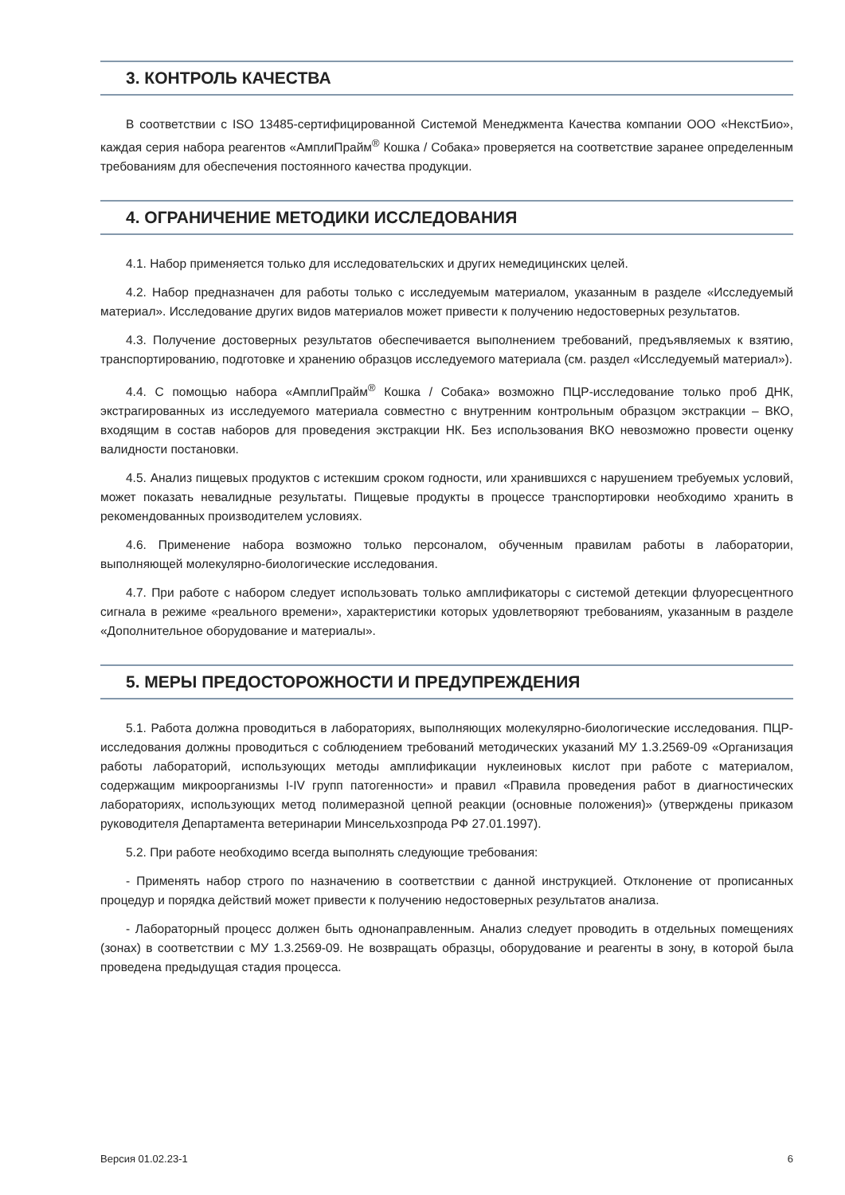3. КОНТРОЛЬ КАЧЕСТВА
В соответствии с ISO 13485-сертифицированной Системой Менеджмента Качества компании ООО «НекстБио», каждая серия набора реагентов «АмплиПрайм<sup>®</sup> Кошка / Собака» проверяется на соответствие заранее определенным требованиям для обеспечения постоянного качества продукции.
4. ОГРАНИЧЕНИЕ МЕТОДИКИ ИССЛЕДОВАНИЯ
4.1. Набор применяется только для исследовательских и других немедицинских целей.
4.2. Набор предназначен для работы только с исследуемым материалом, указанным в разделе «Исследуемый материал». Исследование других видов материалов может привести к получению недостоверных результатов.
4.3. Получение достоверных результатов обеспечивается выполнением требований, предъявляемых к взятию, транспортированию, подготовке и хранению образцов исследуемого материала (см. раздел «Исследуемый материал»).
4.4. С помощью набора «АмплиПрайм<sup>®</sup> Кошка / Собака» возможно ПЦР-исследование только проб ДНК, экстрагированных из исследуемого материала совместно с внутренним контрольным образцом экстракции – ВКО, входящим в состав наборов для проведения экстракции НК. Без использования ВКО невозможно провести оценку валидности постановки.
4.5. Анализ пищевых продуктов с истекшим сроком годности, или хранившихся с нарушением требуемых условий, может показать невалидные результаты. Пищевые продукты в процессе транспортировки необходимо хранить в рекомендованных производителем условиях.
4.6. Применение набора возможно только персоналом, обученным правилам работы в лаборатории, выполняющей молекулярно-биологические исследования.
4.7. При работе с набором следует использовать только амплификаторы с системой детекции флуоресцентного сигнала в режиме «реального времени», характеристики которых удовлетворяют требованиям, указанным в разделе «Дополнительное оборудование и материалы».
5. МЕРЫ ПРЕДОСТОРОЖНОСТИ И ПРЕДУПРЕЖДЕНИЯ
5.1. Работа должна проводиться в лабораториях, выполняющих молекулярно-биологические исследования. ПЦР-исследования должны проводиться с соблюдением требований методических указаний МУ 1.3.2569-09 «Организация работы лабораторий, использующих методы амплификации нуклеиновых кислот при работе с материалом, содержащим микроорганизмы I-IV групп патогенности» и правил «Правила проведения работ в диагностических лабораториях, использующих метод полимеразной цепной реакции (основные положения)» (утверждены приказом руководителя Департамента ветеринарии Минсельхозпрода РФ 27.01.1997).
5.2. При работе необходимо всегда выполнять следующие требования:
- Применять набор строго по назначению в соответствии с данной инструкцией. Отклонение от прописанных процедур и порядка действий может привести к получению недостоверных результатов анализа.
- Лабораторный процесс должен быть однонаправленным. Анализ следует проводить в отдельных помещениях (зонах) в соответствии с МУ 1.3.2569-09. Не возвращать образцы, оборудование и реагенты в зону, в которой была проведена предыдущая стадия процесса.
Версия 01.02.23-1 6